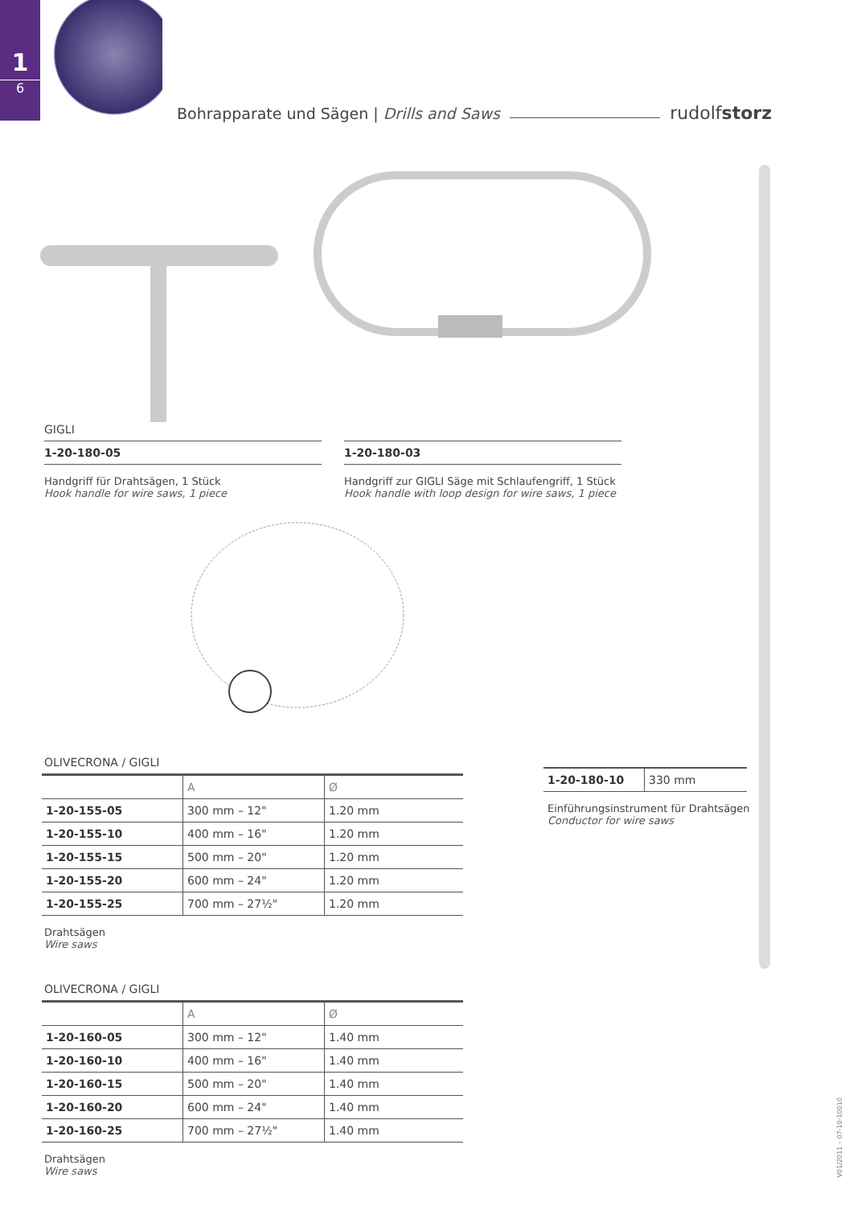1
6
Bohrapparate und Sägen | Drills and Saws rudolfstorz
GIGLI
1-20-180-05
Handgriff für Drahtsägen, 1 Stück
Hook handle for wire saws, 1 piece
1-20-180-03
Handgriff zur GIGLI Säge mit Schlaufengriff, 1 Stück
Hook handle with loop design for wire saws, 1 piece
OLIVECRONA / GIGLI
| | A | Ø |
| --- | --- | --- |
| 1-20-155-05 | 300 mm – 12" | 1.20 mm |
| 1-20-155-10 | 400 mm – 16" | 1.20 mm |
| 1-20-155-15 | 500 mm – 20" | 1.20 mm |
| 1-20-155-20 | 600 mm – 24" | 1.20 mm |
| 1-20-155-25 | 700 mm – 27½" | 1.20 mm |
Drahtsägen
Wire saws
OLIVECRONA / GIGLI
| | A | Ø |
| --- | --- | --- |
| 1-20-160-05 | 300 mm – 12" | 1.40 mm |
| 1-20-160-10 | 400 mm – 16" | 1.40 mm |
| 1-20-160-15 | 500 mm – 20" | 1.40 mm |
| 1-20-160-20 | 600 mm – 24" | 1.40 mm |
| 1-20-160-25 | 700 mm – 27½" | 1.40 mm |
Drahtsägen
Wire saws
| 1-20-180-10 | 330 mm |
Einführungsinstrument für Drahtsägen
Conductor for wire saws
V01/2011 – 07-10-10010